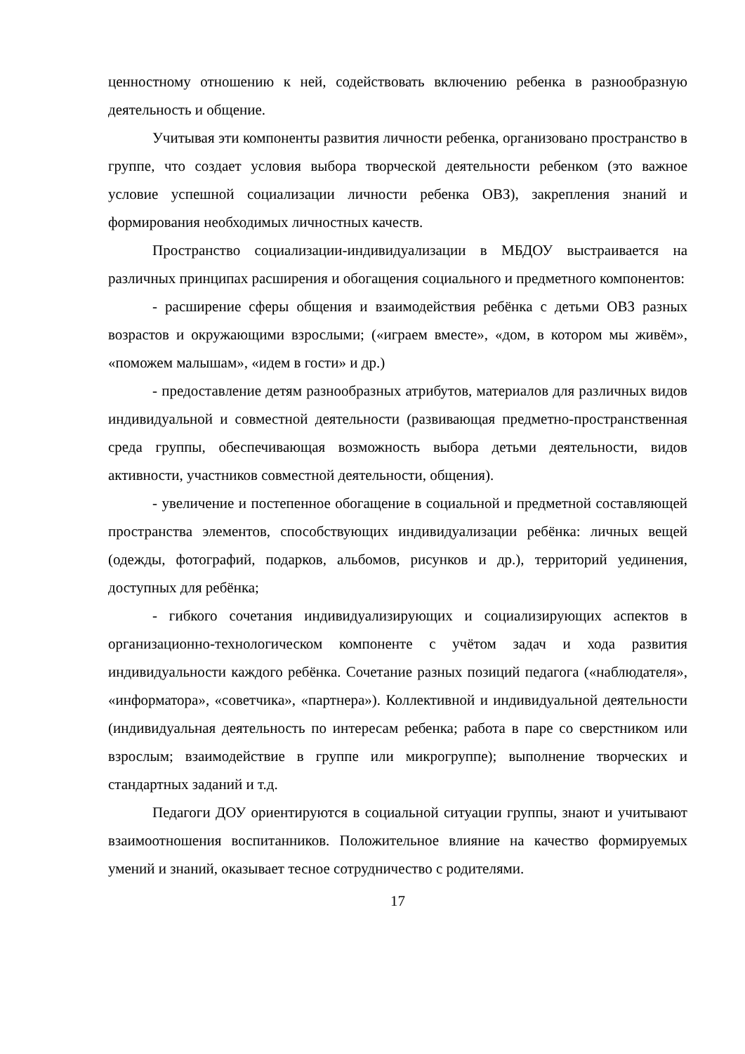ценностному отношению к ней, содействовать включению ребенка в разнообразную деятельность и общение.
Учитывая эти компоненты развития личности ребенка, организовано пространство в группе, что создает условия выбора творческой деятельности ребенком (это важное условие успешной социализации личности ребенка ОВЗ), закрепления знаний и формирования необходимых личностных качеств.
Пространство социализации-индивидуализации в МБДОУ выстраивается на различных принципах расширения и обогащения социального и предметного компонентов:
- расширение сферы общения и взаимодействия ребёнка с детьми ОВЗ разных возрастов и окружающими взрослыми; («играем вместе», «дом, в котором мы живём», «поможем малышам», «идем в гости» и др.)
- предоставление детям разнообразных атрибутов, материалов для различных видов индивидуальной и совместной деятельности (развивающая предметно-пространственная среда группы, обеспечивающая возможность выбора детьми деятельности, видов активности, участников совместной деятельности, общения).
- увеличение и постепенное обогащение в социальной и предметной составляющей пространства элементов, способствующих индивидуализации ребёнка: личных вещей (одежды, фотографий, подарков, альбомов, рисунков и др.), территорий уединения, доступных для ребёнка;
- гибкого сочетания индивидуализирующих и социализирующих аспектов в организационно-технологическом компоненте с учётом задач и хода развития индивидуальности каждого ребёнка. Сочетание разных позиций педагога («наблюдателя», «информатора», «советчика», «партнера»). Коллективной и индивидуальной деятельности (индивидуальная деятельность по интересам ребенка; работа в паре со сверстником или взрослым; взаимодействие в группе или микрогруппе); выполнение творческих и стандартных заданий и т.д.
Педагоги ДОУ ориентируются в социальной ситуации группы, знают и учитывают взаимоотношения воспитанников. Положительное влияние на качество формируемых умений и знаний, оказывает тесное сотрудничество с родителями.
17